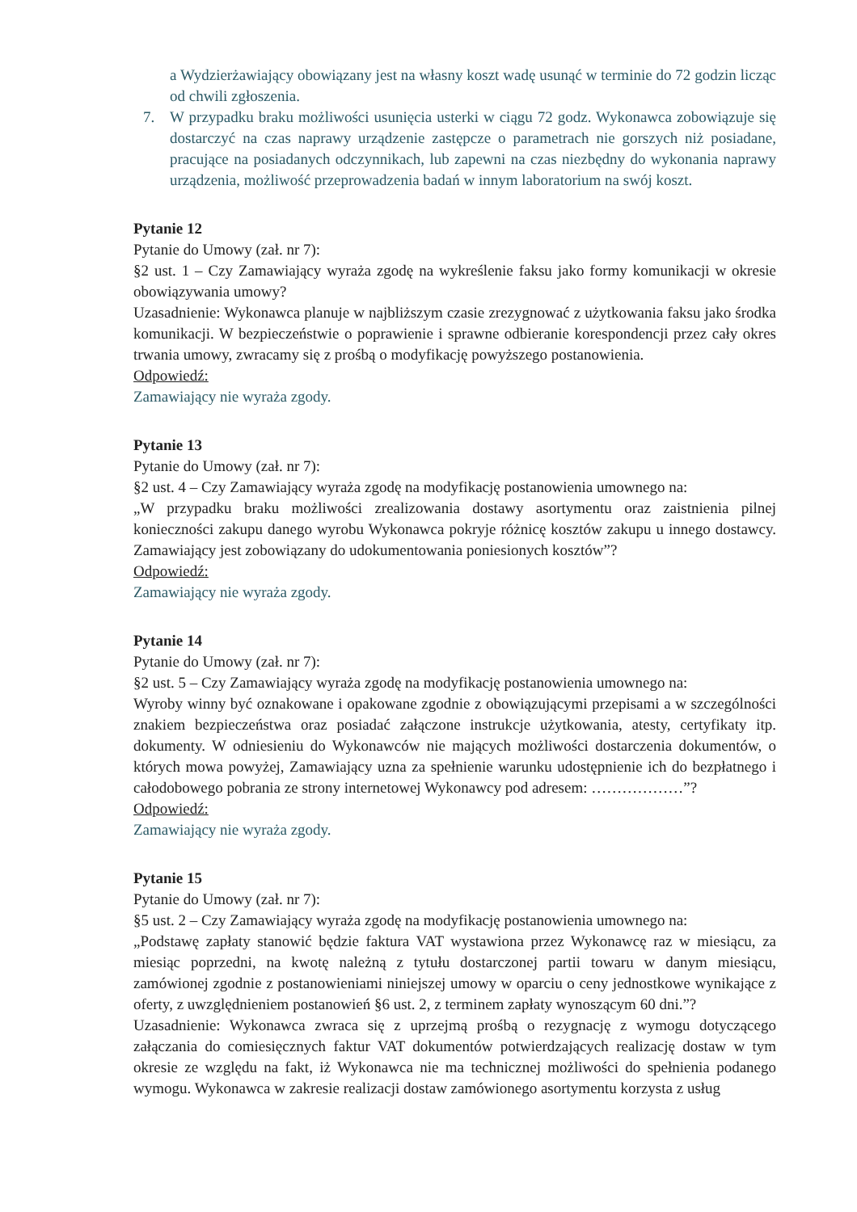a Wydzierżawiający obowiązany jest na własny koszt wadę usunąć w terminie do 72 godzin licząc od chwili zgłoszenia.
7. W przypadku braku możliwości usunięcia usterki w ciągu 72 godz. Wykonawca zobowiązuje się dostarczyć na czas naprawy urządzenie zastępcze o parametrach nie gorszych niż posiadane, pracujące na posiadanych odczynnikach, lub zapewni na czas niezbędny do wykonania naprawy urządzenia, możliwość przeprowadzenia badań w innym laboratorium na swój koszt.
Pytanie 12
Pytanie do Umowy (zał. nr 7):
§2 ust. 1 – Czy Zamawiający wyraża zgodę na wykreślenie faksu jako formy komunikacji w okresie obowiązywania umowy?
Uzasadnienie: Wykonawca planuje w najbliższym czasie zrezygnować z użytkowania faksu jako środka komunikacji. W bezpieczeństwie o poprawienie i sprawne odbieranie korespondencji przez cały okres trwania umowy, zwracamy się z prośbą o modyfikację powyższego postanowienia.
Odpowiedź:
Zamawiający nie wyraża zgody.
Pytanie 13
Pytanie do Umowy (zał. nr 7):
§2 ust. 4 – Czy Zamawiający wyraża zgodę na modyfikację postanowienia umownego na:
„W przypadku braku możliwości zrealizowania dostawy asortymentu oraz zaistnienia pilnej konieczności zakupu danego wyrobu Wykonawca pokryje różnicę kosztów zakupu u innego dostawcy. Zamawiający jest zobowiązany do udokumentowania poniesionych kosztów”?
Odpowiedź:
Zamawiający nie wyraża zgody.
Pytanie 14
Pytanie do Umowy (zał. nr 7):
§2 ust. 5 – Czy Zamawiający wyraża zgodę na modyfikację postanowienia umownego na:
Wyroby winny być oznakowane i opakowane zgodnie z obowiązującymi przepisami a w szczególności znakiem bezpieczeństwa oraz posiadać załączone instrukcje użytkowania, atesty, certyfikaty itp. dokumenty. W odniesieniu do Wykonawców nie mających możliwości dostarczenia dokumentów, o których mowa powyżej, Zamawiający uzna za spełnienie warunku udostępnienie ich do bezpłatnego i całodobowego pobrania ze strony internetowej Wykonawcy pod adresem: ………………”?
Odpowiedź:
Zamawiający nie wyraża zgody.
Pytanie 15
Pytanie do Umowy (zał. nr 7):
§5 ust. 2 – Czy Zamawiający wyraża zgodę na modyfikację postanowienia umownego na:
„Podstawę zapłaty stanowić będzie faktura VAT wystawiona przez Wykonawcę raz w miesiącu, za miesiąc poprzedni, na kwotę należną z tytułu dostarczonej partii towaru w danym miesiącu, zamówionej zgodnie z postanowieniami niniejszej umowy w oparciu o ceny jednostkowe wynikające z oferty, z uwzględnieniem postanowień §6 ust. 2, z terminem zapłaty wynoszącym 60 dni.”?
Uzasadnienie: Wykonawca zwraca się z uprzejmą prośbą o rezygnację z wymogu dotyczącego załączania do comiesięcznych faktur VAT dokumentów potwierdzających realizację dostaw w tym okresie ze względu na fakt, iż Wykonawca nie ma technicznej możliwości do spełnienia podanego wymogu. Wykonawca w zakresie realizacji dostaw zamówionego asortymentu korzysta z usług